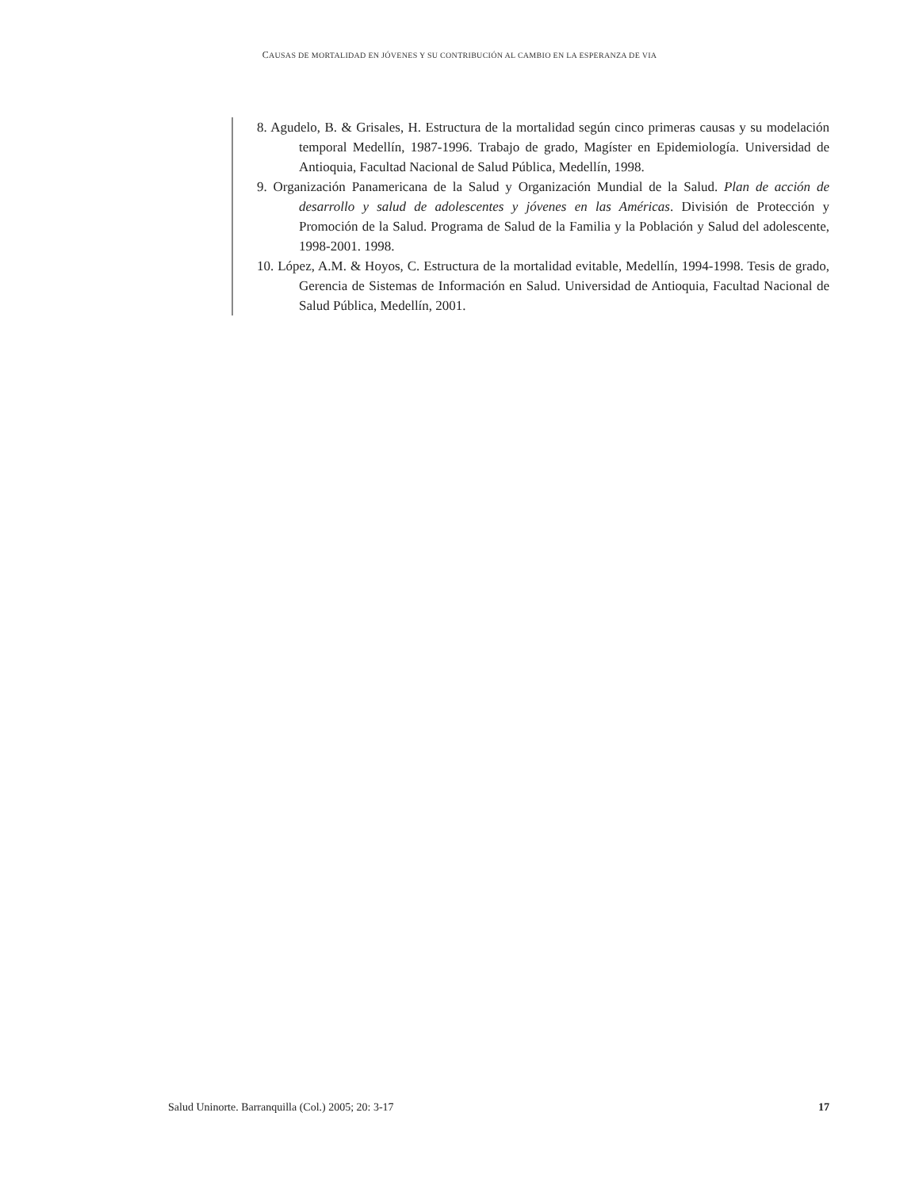CAUSAS DE MORTALIDAD EN JÓVENES Y SU CONTRIBUCIÓN AL CAMBIO EN LA ESPERANZA DE VIA
8. Agudelo, B. & Grisales, H. Estructura de la mortalidad según cinco primeras causas y su modelación temporal Medellín, 1987-1996. Trabajo de grado, Magíster en Epidemiología. Universidad de Antioquia, Facultad Nacional de Salud Pública, Medellín, 1998.
9. Organización Panamericana de la Salud y Organización Mundial de la Salud. Plan de acción de desarrollo y salud de adolescentes y jóvenes en las Américas. División de Protección y Promoción de la Salud. Programa de Salud de la Familia y la Población y Salud del adolescente, 1998-2001. 1998.
10. López, A.M. & Hoyos, C. Estructura de la mortalidad evitable, Medellín, 1994-1998. Tesis de grado, Gerencia de Sistemas de Información en Salud. Universidad de Antioquia, Facultad Nacional de Salud Pública, Medellín, 2001.
Salud Uninorte. Barranquilla (Col.) 2005; 20: 3-17 17